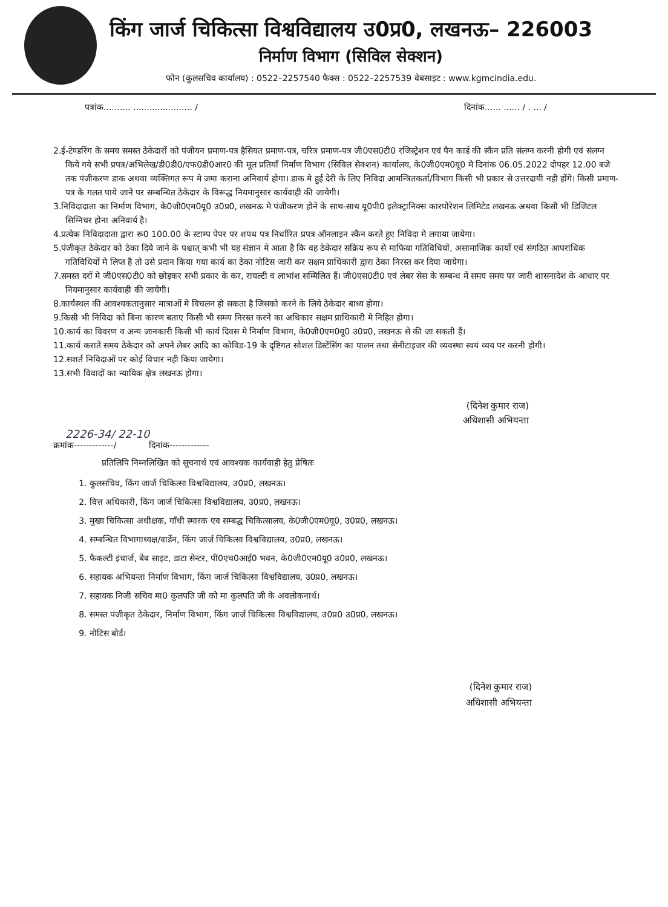किंग जार्ज चिकित्सा विश्वविद्यालय उ0प्र0, लखनऊ– 226003
निर्माण विभाग (सिविल सेक्शन)
फोन (कुलसचिव कार्यालय) : 0522–2257540 फैक्स : 0522–2257539 वेबसाइट : www.kgmcindia.edu.
पत्रांक.......... ...................... / दिनांक...... ...... / . ... /
2.ई-टेण्डरिंग के समय समस्त ठेकेदारों को पंजीयन प्रमाण-पत्र हैसियत प्रमाण-पत्र, चरित्र प्रमाण-पत्र जी0एस0टी0 रजिस्ट्रेशन एवं पैन कार्ड की स्कैन प्रति संलग्न करनी होगी एवं संलग्न किये गये सभी प्रपत्र/अभिलेख/डी0डी0/एफ0डी0आर0 की मूल प्रतियाँ निर्माण विभाग (सिविल सेक्शन) कार्यालय, के0जी0एम0यू0 मे दिनांक 06.05.2022 दोपहर 12.00 बजे तक पंजीकरण डाक अथवा व्यक्तिगत रूप मे जमा कराना अनिवार्य होगा। डाक मे हुई देरी के लिए निविदा आमन्त्रितकर्ता/विभाग किसी भी प्रकार से उत्तरदायी नही होंगे। किसी प्रमाण-पत्र के गलत पाये जाने पर सम्बन्धित ठेकेदार के विरूद्ध नियमानुसार कार्यवाही की जायेगी।
3.निविदादाता का निर्माण विभाग, के0जी0एम0यू0 उ0प्र0, लखनऊ मे पंजीकरण होने के साथ-साथ यू0पी0 इलेक्ट्रानिक्स कारपोरेशन लिमिटेड लखनऊ अथवा किसी भी डिजिटल सिग्निचर होना अनिवार्य है।
4.प्रत्येक निविदादाता द्वारा रू0 100.00 के स्टाम्प पेपर पर शपथ पत्र निर्धारित प्रपत्र ऑनलाइन स्कैन करते हुए निविदा मे लगाया जायेगा।
5.पंजीकृत ठेकेदार को ठेका दिये जाने के पश्चात् कभी भी यह संज्ञान मे आता है कि वह ठेकेदार सक्रिय रूप से माफिया गतिविधियों, असामाजिक कार्यो एवं संगठित आपराधिक गतिविधियों मे लिप्त है तो उसे प्रदान किया गया कार्य का ठेका नोटिस जारी कर सक्षम प्राधिकारी द्वारा ठेका निरस्त कर दिया जायेगा।
7.समस्त दरों मे जी0एस0टी0 को छोड़कर सभी प्रकार के कर, रायल्टी व लाभांश सम्मिलित हैं। जी0एस0टी0 एवं लेबर सेस के सम्बन्ध में समय समय पर जारी शासनादेश के आधार पर नियमानुसार कार्यवाही की जायेगी।
8.कार्यस्थल की आवश्यकतानुसार मात्राओं मे विचलन हो सकता है जिसको करने के लिये ठेकेदार बाध्य होगा।
9.किसी भी निविदा को बिना कारण बताए किसी भी समय निरस्त करने का अधिकार सक्षम प्राधिकारी मे निहित होगा।
10.कार्य का विवरण व अन्य जानकारी किसी भी कार्य दिवस मे निर्माण विभाग, के0जी0एम0यू0 उ0प्र0, लखनऊ से की जा सकती हैं।
11.कार्य कराते समय ठेकेदार को अपने लेबर आदि का कोविड-19 के दृष्टिगत सोशल डिस्टेंसिंग का पालन तथा सेनीटाइजर की व्यवस्था स्वयं व्यय पर करनी होगी।
12.सशर्त निविदाओं पर कोई विचार नही किया जायेगा।
13.सभी विवादों का न्यायिक क्षेत्र लखनऊ होगा।
(दिनेश कुमार राज)
अधिशासी अभियन्ता
2226-34/ 22-10
क्रमांक-------------/ दिनांक-------------
प्रतिलिपि निम्नलिखित को सूचनार्थ एवं आवश्यक कार्यवाही हेतु प्रेषितः
1. कुलसचिव, किंग जार्ज चिकित्सा विश्वविद्यालय, उ0प्र0, लखनऊ।
2. वित्त अधिकारी, किंग जार्ज चिकित्सा विश्वविद्यालय, उ0प्र0, लखनऊ।
3. मुख्य चिकित्सा अधीक्षक, गाँधी स्मारक एव सम्बद्ध चिकित्सालय, के0जी0एम0यू0, उ0प्र0, लखनऊ।
4. सम्बन्धित विभागाध्यक्ष/वार्डेन, किंग जार्ज चिकित्सा विश्वविद्यालय, उ0प्र0, लखनऊ।
5. फैकल्टी इंचार्ज, बेब साइट, डाटा सेन्टर, पी0एच0आई0 भवन, के0जी0एम0यू0 उ0प्र0, लखनऊ।
6. सहायक अभियन्ता निर्माण विभाग, किंग जार्ज चिकित्सा विश्वविद्यालय, उ0प्र0, लखनऊ।
7. सहायक निजी सचिव मा0 कुलपति जी को मा कुलपति जी के अवलोकनार्थ।
8. समस्त पंजीकृत ठेकेदार, निर्माण विभाग, किंग जार्ज चिकित्सा विश्वविद्यालय, उ0प्र0 उ0प्र0, लखनऊ।
9. नोटिस बोर्ड।
(दिनेश कुमार राज)
अधिशासी अभियन्ता